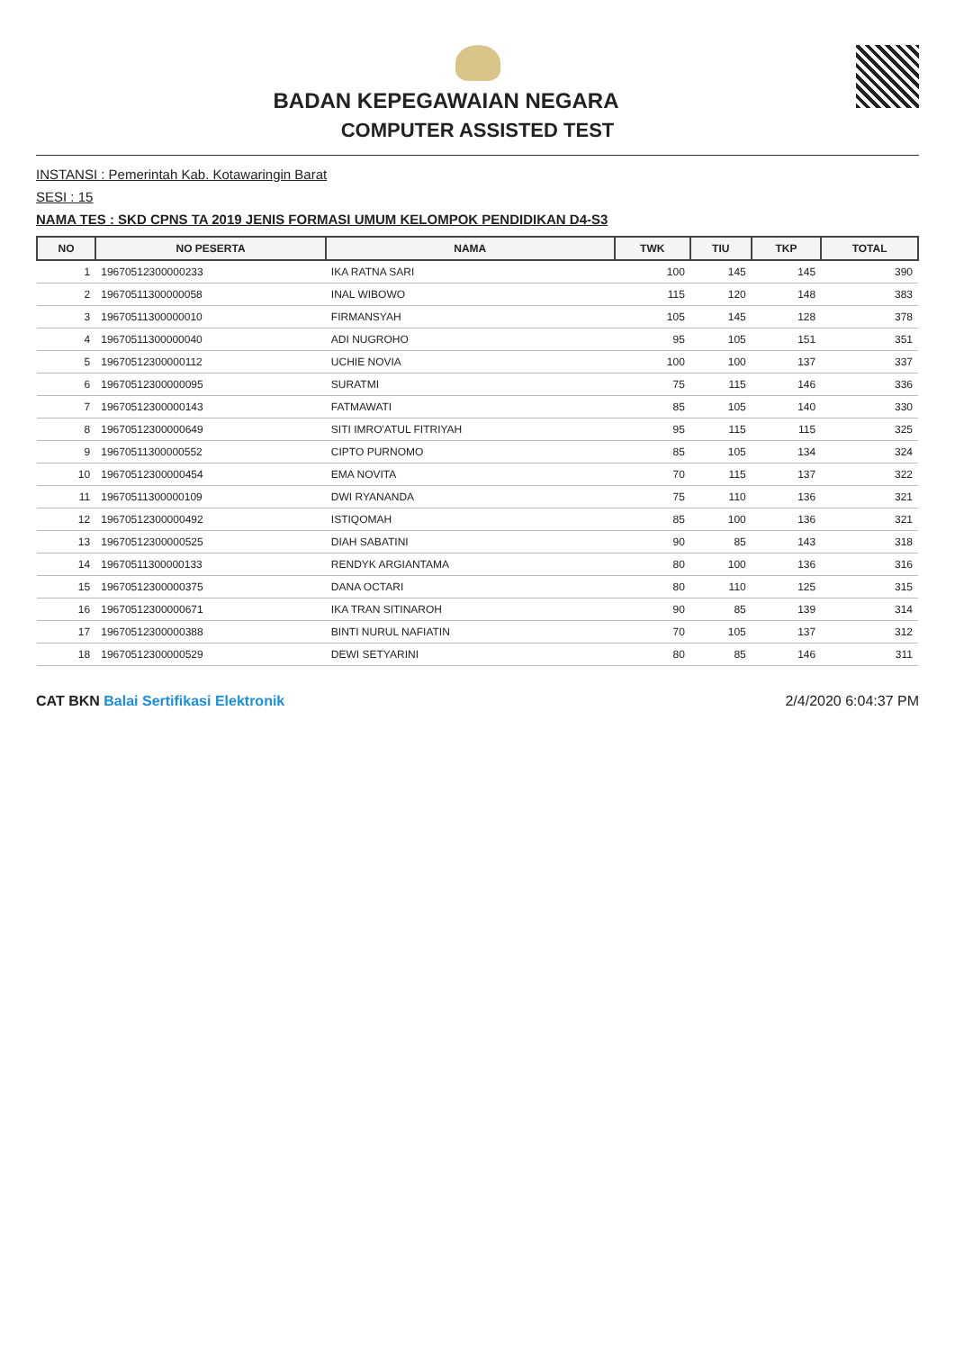BADAN KEPEGAWAIAN NEGARA
COMPUTER ASSISTED TEST
INSTANSI : Pemerintah Kab. Kotawaringin Barat
SESI : 15
NAMA TES : SKD CPNS TA 2019 JENIS FORMASI UMUM KELOMPOK PENDIDIKAN D4-S3
| NO | NO PESERTA | NAMA | TWK | TIU | TKP | TOTAL |
| --- | --- | --- | --- | --- | --- | --- |
| 1 | 19670512300000233 | IKA RATNA SARI | 100 | 145 | 145 | 390 |
| 2 | 19670511300000058 | INAL WIBOWO | 115 | 120 | 148 | 383 |
| 3 | 19670511300000010 | FIRMANSYAH | 105 | 145 | 128 | 378 |
| 4 | 19670511300000040 | ADI NUGROHO | 95 | 105 | 151 | 351 |
| 5 | 19670512300000112 | UCHIE NOVIA | 100 | 100 | 137 | 337 |
| 6 | 19670512300000095 | SURATMI | 75 | 115 | 146 | 336 |
| 7 | 19670512300000143 | FATMAWATI | 85 | 105 | 140 | 330 |
| 8 | 19670512300000649 | SITI IMRO'ATUL FITRIYAH | 95 | 115 | 115 | 325 |
| 9 | 19670511300000552 | CIPTO PURNOMO | 85 | 105 | 134 | 324 |
| 10 | 19670512300000454 | EMA NOVITA | 70 | 115 | 137 | 322 |
| 11 | 19670511300000109 | DWI RYANANDA | 75 | 110 | 136 | 321 |
| 12 | 19670512300000492 | ISTIQOMAH | 85 | 100 | 136 | 321 |
| 13 | 19670512300000525 | DIAH SABATINI | 90 | 85 | 143 | 318 |
| 14 | 19670511300000133 | RENDYK ARGIANTAMA | 80 | 100 | 136 | 316 |
| 15 | 19670512300000375 | DANA OCTARI | 80 | 110 | 125 | 315 |
| 16 | 19670512300000671 | IKA TRAN SITINAROH | 90 | 85 | 139 | 314 |
| 17 | 19670512300000388 | BINTI NURUL NAFIATIN | 70 | 105 | 137 | 312 |
| 18 | 19670512300000529 | DEWI SETYARINI | 80 | 85 | 146 | 311 |
CAT BKN Balai Sertifikasi Elektronik
2/4/2020 6:04:37 PM